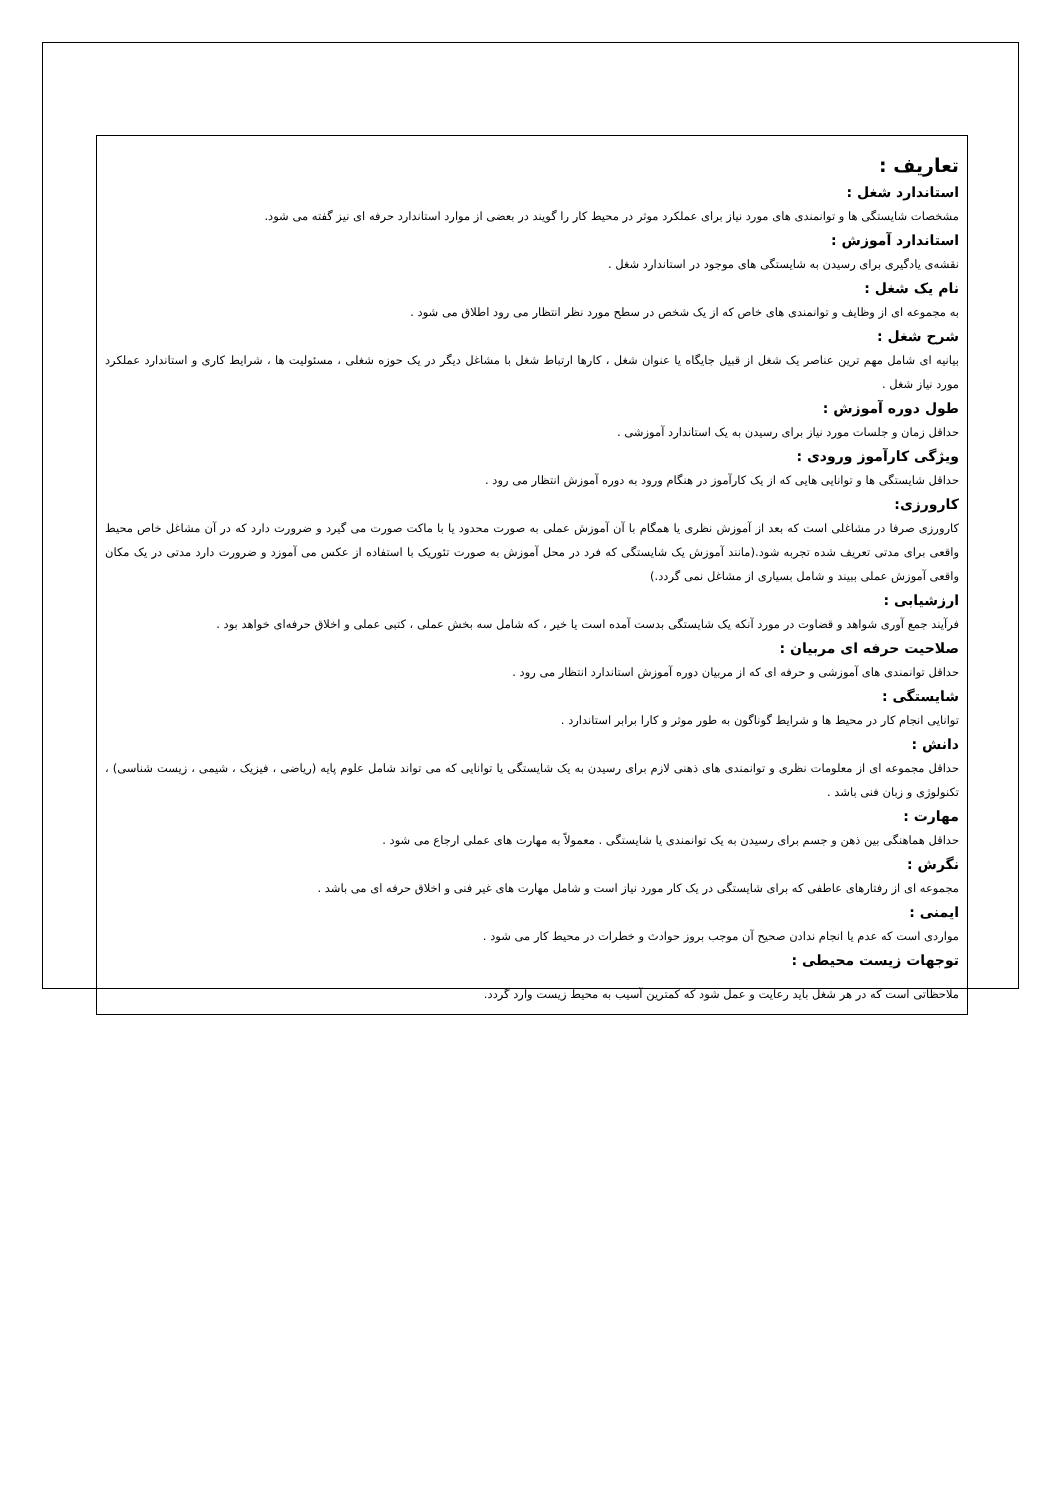تعاریف :
استاندارد شغل :
مشخصات شایستگی ها و توانمندی های مورد نیاز برای عملکرد موثر در محیط کار را گویند در بعضی از موارد استاندارد حرفه ای نیز گفته می شود.
استاندارد آموزش :
نقشه‌ی یادگیری برای رسیدن به شایستگی های موجود در استاندارد شغل .
نام یک شغل :
به مجموعه ای از وظایف و توانمندی های خاص که از یک شخص در سطح مورد نظر انتظار می رود اطلاق می شود .
شرح شغل :
بیانیه ای شامل مهم ترین عناصر یک شغل از قبیل جایگاه یا عنوان شغل ، کارها ارتباط شغل با مشاغل دیگر در یک حوزه شغلی ، مسئولیت ها ، شرایط کاری و استاندارد عملکرد مورد نیاز شغل .
طول دوره آموزش :
حداقل زمان و جلسات مورد نیاز برای رسیدن به یک استاندارد آموزشی .
ویژگی کارآموز ورودی :
حداقل شایستگی ها و توانایی هایی که از یک کارآموز در هنگام ورود به دوره آموزش انتظار می رود .
کارورزی:
کارورزی صرفا در مشاغلی است که بعد از آموزش نظری یا همگام با آن آموزش عملی به صورت محدود یا با ماکت صورت می گیرد و ضرورت دارد که در آن مشاغل خاص محیط واقعی برای مدتی تعریف شده تجربه شود.(مانند آموزش یک شایستگی که فرد در محل آموزش به صورت تئوریک با استفاده از عکس می آموزد و ضرورت دارد مدتی در یک مکان واقعی آموزش عملی ببیند و شامل بسیاری از مشاغل نمی گردد.)
ارزشیابی :
فرآیند جمع آوری شواهد و قضاوت در مورد آنکه یک شایستگی بدست آمده است یا خیر ، که شامل سه بخش عملی ، کتبی عملی و اخلاق حرفه‌ای خواهد بود .
صلاحیت حرفه ای مربیان :
حداقل توانمندی های آموزشی و حرفه ای که از مربیان دوره آموزش استاندارد انتظار می رود .
شایستگی :
توانایی انجام کار در محیط ها و شرایط گوناگون به طور موثر و کارا برابر استاندارد .
دانش :
حداقل مجموعه ای از معلومات نظری و توانمندی های ذهنی لازم برای رسیدن به یک شایستگی یا توانایی که می تواند شامل علوم پایه (ریاضی ، فیزیک ، شیمی ، زیست شناسی) ، تکنولوژی و زبان فنی باشد .
مهارت :
حداقل هماهنگی بین ذهن و جسم برای رسیدن به یک توانمندی یا شایستگی . معمولاً به مهارت های عملی ارجاع می شود .
نگرش :
مجموعه ای از رفتارهای عاطفی که برای شایستگی در یک کار مورد نیاز است و شامل مهارت های غیر فنی و اخلاق حرفه ای می باشد .
ایمنی :
مواردی است که عدم یا انجام ندادن صحیح آن موجب بروز حوادث و خطرات در محیط کار می شود .
توجهات زیست محیطی :
ملاحظاتی است که در هر شغل باید رعایت و عمل شود که کمترین آسیب به محیط زیست وارد گردد.